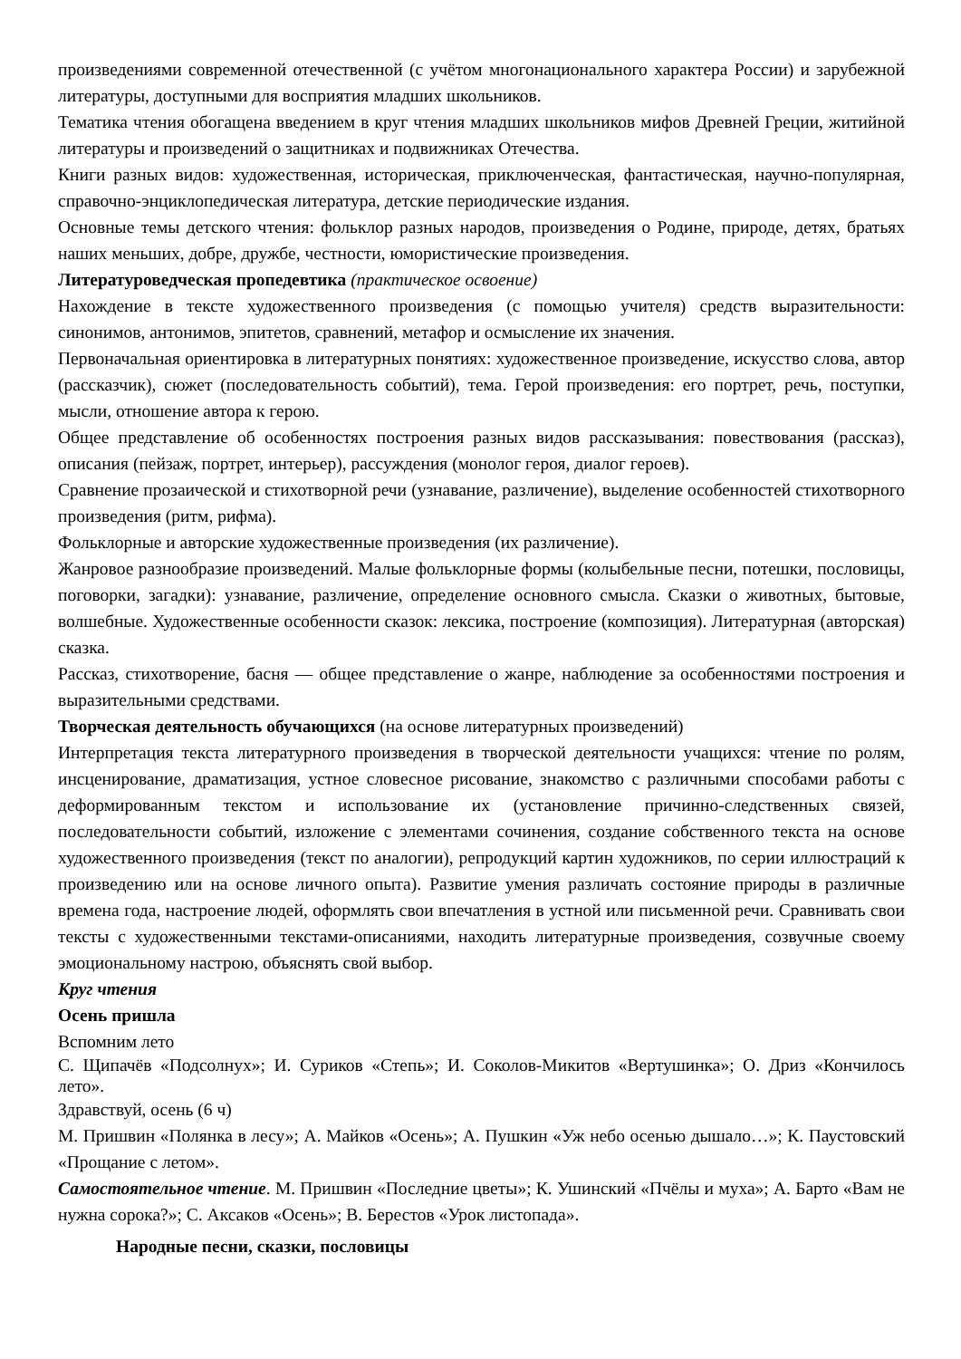произведениями современной отечественной (с учётом многонационального характера России) и зарубежной литературы, доступными для восприятия младших школьников.
Тематика чтения обогащена введением в круг чтения младших школьников мифов Древней Греции, житийной литературы и произведений о защитниках и подвижниках Отечества.
Книги разных видов: художественная, историческая, приключенческая, фантастическая, научно-популярная, справочно-энциклопедическая литература, детские периодические издания.
Основные темы детского чтения: фольклор разных народов, произведения о Родине, природе, детях, братьях наших меньших, добре, дружбе, честности, юмористические произведения.
Литературоведческая пропедевтика (практическое освоение)
Нахождение в тексте художественного произведения (с помощью учителя) средств выразительности: синонимов, антонимов, эпитетов, сравнений, метафор и осмысление их значения.
Первоначальная ориентировка в литературных понятиях: художественное произведение, искусство слова, автор (рассказчик), сюжет (последовательность событий), тема. Герой произведения: его портрет, речь, поступки, мысли, отношение автора к герою.
Общее представление об особенностях построения разных видов рассказывания: повествования (рассказ), описания (пейзаж, портрет, интерьер), рассуждения (монолог героя, диалог героев).
Сравнение прозаической и стихотворной речи (узнавание, различение), выделение особенностей стихотворного произведения (ритм, рифма).
Фольклорные и авторские художественные произведения (их различение).
Жанровое разнообразие произведений. Малые фольклорные формы (колыбельные песни, потешки, пословицы, поговорки, загадки): узнавание, различение, определение основного смысла. Сказки о животных, бытовые, волшебные. Художественные особенности сказок: лексика, построение (композиция). Литературная (авторская) сказка.
Рассказ, стихотворение, басня — общее представление о жанре, наблюдение за особенностями построения и выразительными средствами.
Творческая деятельность обучающихся (на основе литературных произведений)
Интерпретация текста литературного произведения в творческой деятельности учащихся: чтение по ролям, инсценирование, драматизация, устное словесное рисование, знакомство с различными способами работы с деформированным текстом и использование их (установление причинно-следственных связей, последовательности событий, изложение с элементами сочинения, создание собственного текста на основе художественного произведения (текст по аналогии), репродукций картин художников, по серии иллюстраций к произведению или на основе личного опыта). Развитие умения различать состояние природы в различные времена года, настроение людей, оформлять свои впечатления в устной или письменной речи. Сравнивать свои тексты с художественными текстами-описаниями, находить литературные произведения, созвучные своему эмоциональному настрою, объяснять свой выбор.
Круг чтения
Осень пришла
Вспомним лето
С. Щипачёв «Подсолнух»; И. Суриков «Степь»; И. Соколов-Микитов «Вертушинка»; О. Дриз «Кончилось лето».
Здравствуй, осень (6 ч)
М. Пришвин «Полянка в лесу»; А. Майков «Осень»; А. Пушкин «Уж небо осенью дышало…»; К. Паустовский «Прощание с летом».
Самостоятельное чтение. М. Пришвин «Последние цветы»; К. Ушинский «Пчёлы и муха»; А. Барто «Вам не нужна сорока?»; С. Аксаков «Осень»; В. Берестов «Урок листопада».
Народные песни, сказки, пословицы